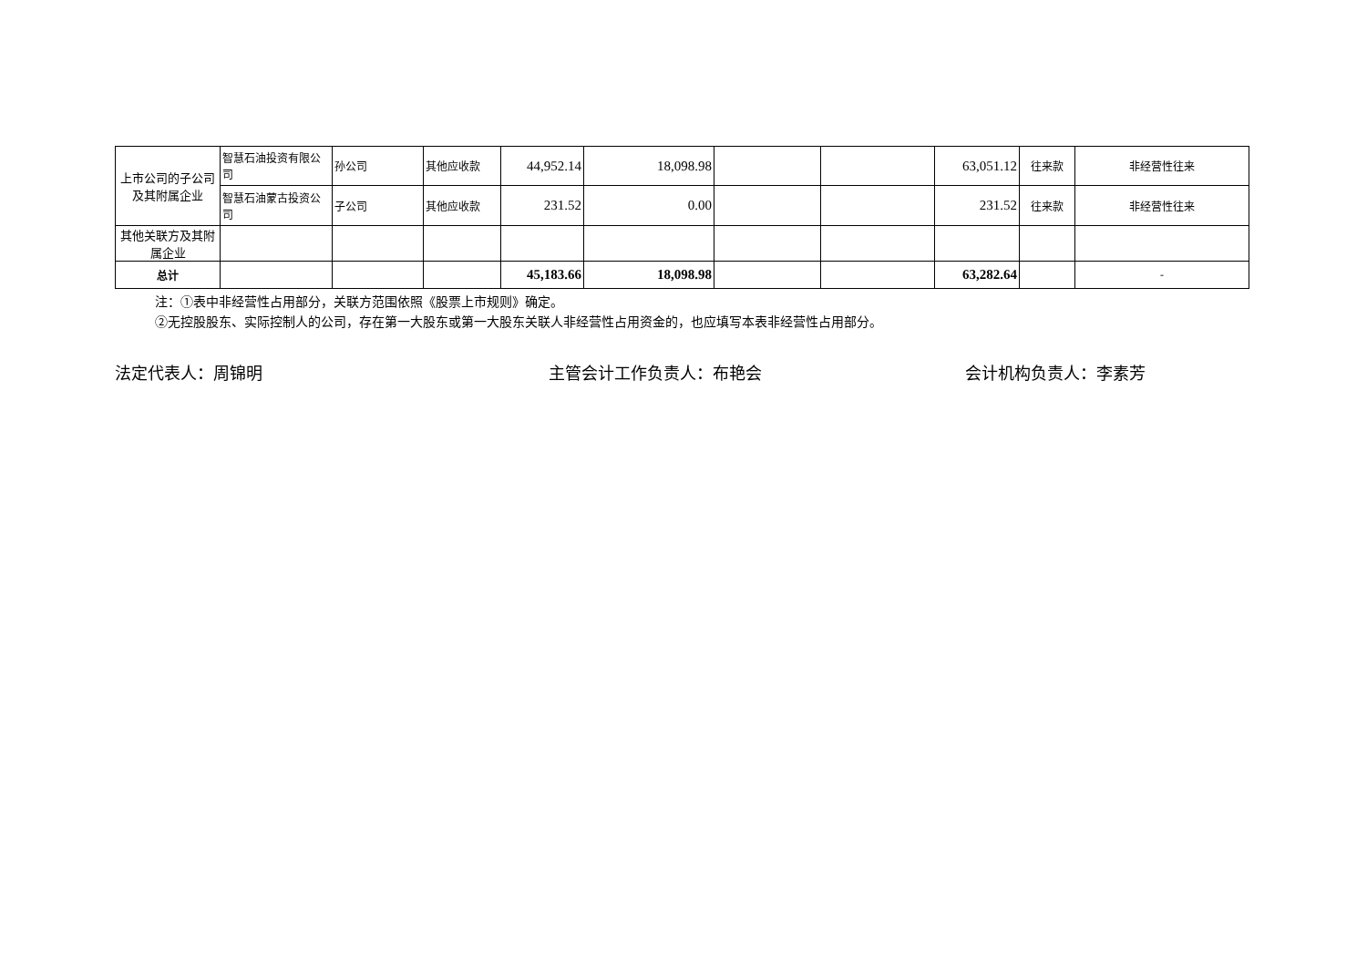| 上市公司的子公司及其附属企业 | 智慧石油投资有限公司 | 孙公司 | 其他应收款 | 44,952.14 | 18,098.98 | | | 63,051.12 | 往来款 | 非经营性往来 |
| | 智慧石油蒙古投资公司 | 子公司 | 其他应收款 | 231.52 | 0.00 | | | 231.52 | 往来款 | 非经营性往来 |
| 其他关联方及其附属企业 | | | | | | | | | | |
| 总计 | | | | 45,183.66 | 18,098.98 | | | 63,282.64 | | - |
注：①表中非经营性占用部分，关联方范围依照《股票上市规则》确定。
②无控股股东、实际控制人的公司，存在第一大股东或第一大股东关联人非经营性占用资金的，也应填写本表非经营性占用部分。
法定代表人：周锦明 主管会计工作负责人：布艳会 会计机构负责人：李素芳